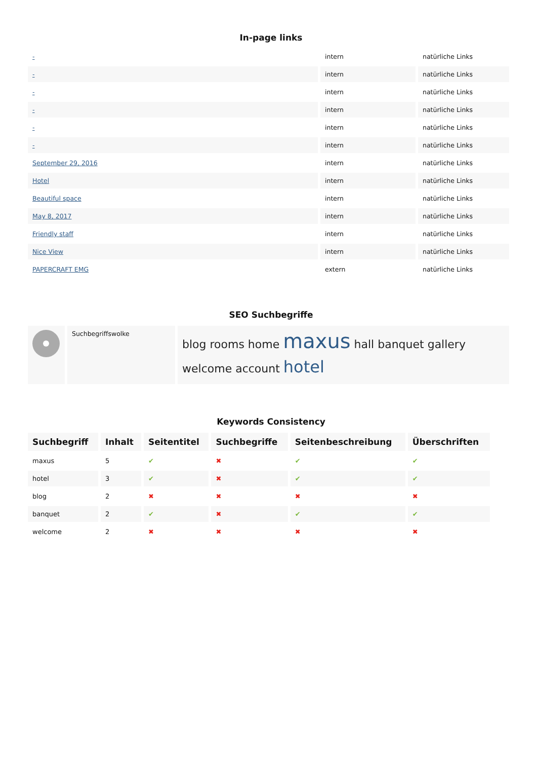In-page links
| - | intern | natürliche Links |
| - | intern | natürliche Links |
| - | intern | natürliche Links |
| - | intern | natürliche Links |
| - | intern | natürliche Links |
| - | intern | natürliche Links |
| September 29, 2016 | intern | natürliche Links |
| Hotel | intern | natürliche Links |
| Beautiful space | intern | natürliche Links |
| May 8, 2017 | intern | natürliche Links |
| Friendly staff | intern | natürliche Links |
| Nice View | intern | natürliche Links |
| PAPERCRAFT EMG | extern | natürliche Links |
SEO Suchbegriffe
| | Suchbegriffswolke | blog rooms home maxus hall banquet gallery welcome account hotel |
Keywords Consistency
| Suchbegriff | Inhalt | Seitentitel | Suchbegriffe | Seitenbeschreibung | Überschriften |
| --- | --- | --- | --- | --- | --- |
| maxus | 5 | ✔ | ✖ | ✔ | ✔ |
| hotel | 3 | ✔ | ✖ | ✔ | ✔ |
| blog | 2 | ✖ | ✖ | ✖ | ✖ |
| banquet | 2 | ✔ | ✖ | ✔ | ✔ |
| welcome | 2 | ✖ | ✖ | ✖ | ✖ |